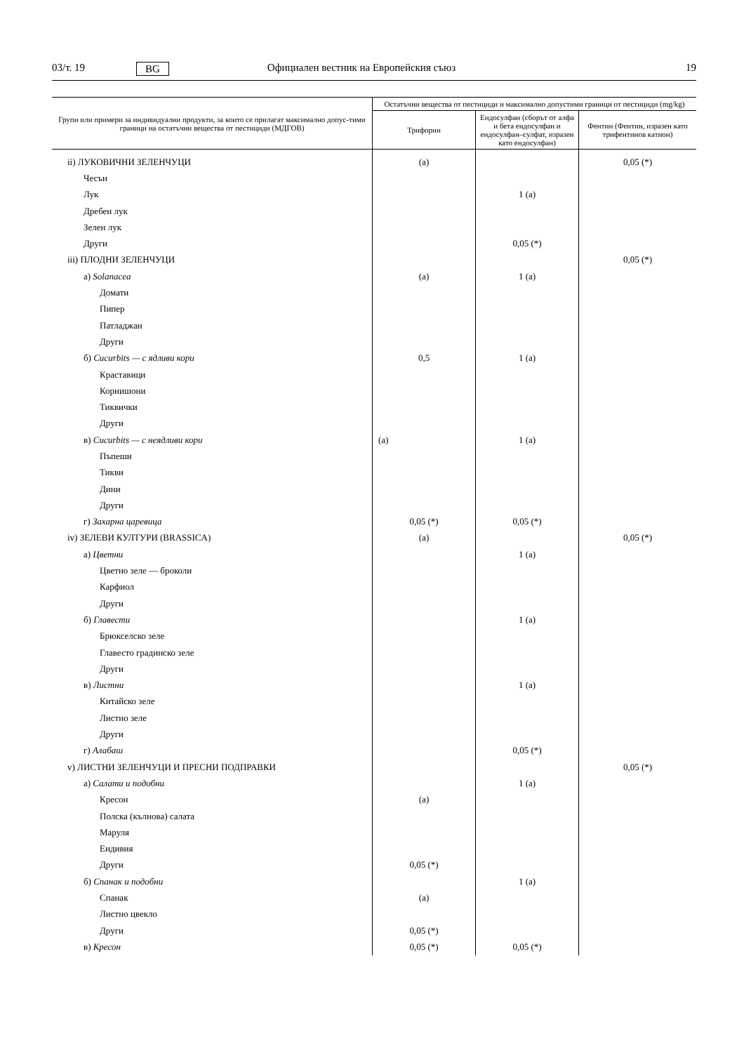03/т. 19 BG Официален вестник на Европейския съюз 19
| Групи или примери за индивидуални продукти, за които се прилагат максимално допус-тими граници на остатъчни вещества от пестициди (МДГОВ) | Остатъчни вещества от пестициди и максимално допустими граници от пестициди (mg/kg) | | |
| --- | --- | --- | --- |
| | Трифорин | Ендосулфан (сборът от алфа и бета ендосулфан и ендосулфан–сулфат, изразен като ендосулфан) | Фентин (Фентин, изразен като трифентинов катион) |
| ii) ЛУКОВИЧНИ ЗЕЛЕНЧУЦИ | (a) | | 0,05 (*) |
| Чесън | | | |
| Лук | | 1 (a) | |
| Дребен лук | | | |
| Зелен лук | | | |
| Други | | 0,05 (*) | |
| iii) ПЛОДНИ ЗЕЛЕНЧУЦИ | | | 0,05 (*) |
| а) Solanacea | (a) | 1 (a) | |
| Домати | | | |
| Пипер | | | |
| Патладжан | | | |
| Други | | | |
| б) Cucurbits — с ядливи кори | 0,5 | 1 (a) | |
| Краставици | | | |
| Корнишони | | | |
| Тиквички | | | |
| Други | | | |
| в) Cucurbits — с неядливи кори | (a) | 1 (a) | |
| Пъпеши | | | |
| Тикви | | | |
| Дини | | | |
| Други | | | |
| г) Захарна царевица | 0,05 (*) | 0,05 (*) | |
| iv) ЗЕЛЕВИ КУЛТУРИ (BRASSICA) | (a) | | 0,05 (*) |
| а) Цветни | | 1 (a) | |
| Цветно зеле — броколи | | | |
| Карфиол | | | |
| Други | | | |
| б) Главести | | 1 (a) | |
| Брюкселско зеле | | | |
| Главесто градинско зеле | | | |
| Други | | | |
| в) Листни | | 1 (a) | |
| Китайско зеле | | | |
| Листно зеле | | | |
| Други | | | |
| г) Алабаш | | 0,05 (*) | |
| v) ЛИСТНИ ЗЕЛЕНЧУЦИ И ПРЕСНИ ПОДПРАВКИ | | | 0,05 (*) |
| а) Салати и подобни | | 1 (a) | |
| Кресон | (a) | | |
| Полска (кълнова) салата | | | |
| Маруля | | | |
| Ендивия | | | |
| Други | 0,05 (*) | | |
| б) Спанак и подобни | | 1 (a) | |
| Спанак | (a) | | |
| Листно цвекло | | | |
| Други | 0,05 (*) | | |
| в) Кресон | 0,05 (*) | 0,05 (*) | |